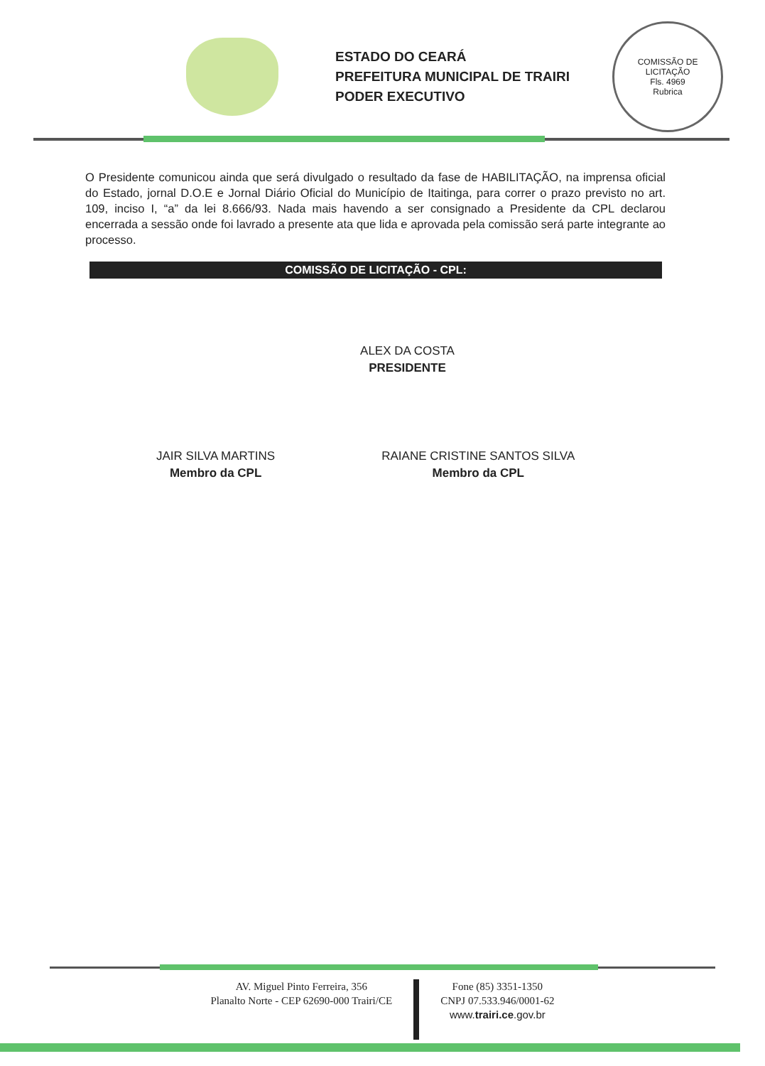ESTADO DO CEARÁ
PREFEITURA MUNICIPAL DE TRAIRI
PODER EXECUTIVO
COMISSÃO DE LICITAÇÃO
Fls. 4969
Rubrica
O Presidente comunicou ainda que será divulgado o resultado da fase de HABILITAÇÃO, na imprensa oficial do Estado, jornal D.O.E e Jornal Diário Oficial do Município de Itaitinga, para correr o prazo previsto no art. 109, inciso I, “a” da lei 8.666/93. Nada mais havendo a ser consignado a Presidente da CPL declarou encerrada a sessão onde foi lavrado a presente ata que lida e aprovada pela comissão será parte integrante ao processo.
COMISSÃO DE LICITAÇÃO - CPL:
ALEX DA COSTA
PRESIDENTE
JAIR SILVA MARTINS
Membro da CPL
RAIANE CRISTINE SANTOS SILVA
Membro da CPL
AV. Miguel Pinto Ferreira, 356
Planalto Norte - CEP 62690-000 Trairi/CE
Fone (85) 3351-1350
CNPJ 07.533.946/0001-62
www.trairi.ce.gov.br